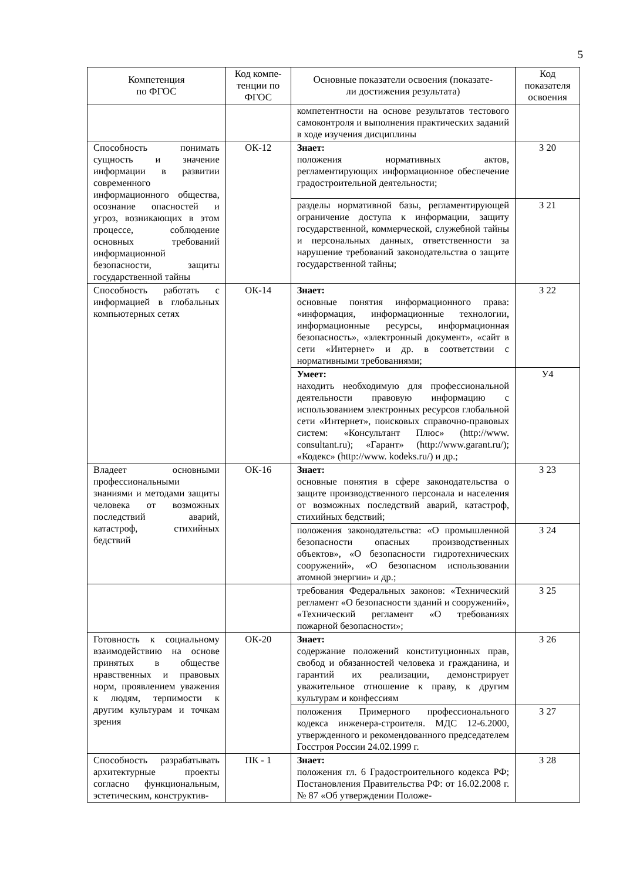5
| Компетенция по ФГОС | Код компе- тенции по ФГОС | Основные показатели освоения (показате- ли достижения результата) | Код показателя освоения |
| --- | --- | --- | --- |
| | | компетентности на основе результатов тестового самоконтроля и выполнения практических заданий в ходе изучения дисциплины | |
| Способность понимать сущность и значение информации в развитии современного информационного общества, осознание опасностей и угроз, возникающих в этом процессе, соблюдение основных требований информационной безопасности, защиты государственной тайны | ОК-12 | Знает: положения нормативных актов, регламентирующих информационное обеспечение градостроительной деятельности; | З 20 |
| | | разделы нормативной базы, регламентирующей ограничение доступа к информации, защиту государственной, коммерческой, служебной тайны и персональных данных, ответственности за нарушение требований законодательства о защите государственной тайны; | З 21 |
| Способность работать с информацией в глобальных компьютерных сетях | ОК-14 | Знает: основные понятия информационного права: «информация, информационные технологии, информационные ресурсы, информационная безопасность», «электронный документ», «сайт в сети «Интернет» и др. в соответствии с нормативными требованиями; | З 22 |
| | | Умеет: находить необходимую для профессиональной деятельности правовую информацию с использованием электронных ресурсов глобальной сети «Интернет», поисковых справочно-правовых систем: «Консультант Плюс» (http://www. consultant.ru); «Гарант» (http://www.garant.ru/); «Кодекс» (http://www. kodeks.ru/) и др.; | У4 |
| Владеет основными профессиональными знаниями и методами защиты человека от возможных последствий аварий, катастроф, стихийных бедствий | ОК-16 | Знает: основные понятия в сфере законодательства о защите производственного персонала и населения от возможных последствий аварий, катастроф, стихийных бедствий; | З 23 |
| | | положения законодательства: «О промышленной безопасности опасных производственных объектов», «О безопасности гидротехнических сооружений», «О безопасном использовании атомной энергии» и др.; | З 24 |
| | | требования Федеральных законов: «Технический регламент «О безопасности зданий и сооружений», «Технический регламент «О требованиях пожарной безопасности»; | З 25 |
| Готовность к социальному взаимодействию на основе принятых в обществе нравственных и правовых норм, проявлением уважения к людям, терпимости к другим культурам и точкам зрения | ОК-20 | Знает: содержание положений конституционных прав, свобод и обязанностей человека и гражданина, и гарантий их реализации, демонстрирует уважительное отношение к праву, к другим культурам и конфессиям | З 26 |
| | | положения Примерного профессионального кодекса инженера-строителя. МДС 12-6.2000, утвержденного и рекомендованного председателем Госстроя России 24.02.1999 г. | З 27 |
| Способность разрабатывать архитектурные проекты согласно функциональным, эстетическим, конструктив- | ПК - 1 | Знает: положения гл. 6 Градостроительного кодекса РФ; Постановления Правительства РФ: от 16.02.2008 г. № 87 «Об утверждении Положе- | З 28 |